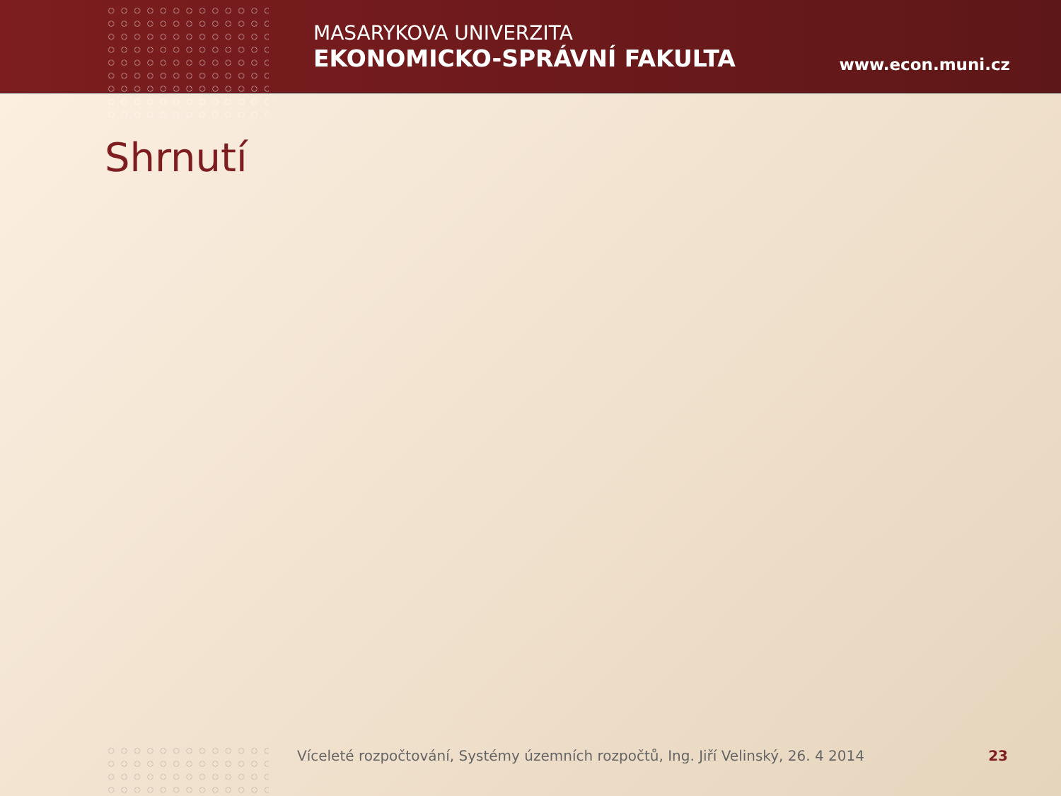MASARYKOVA UNIVERZITA
EKONOMICKO-SPRÁVNÍ FAKULTA
www.econ.muni.cz
Shrnutí
Víceleté rozpočtování, Systémy územních rozpočtů, Ing. Jiří Velinský, 26. 4 2014 23